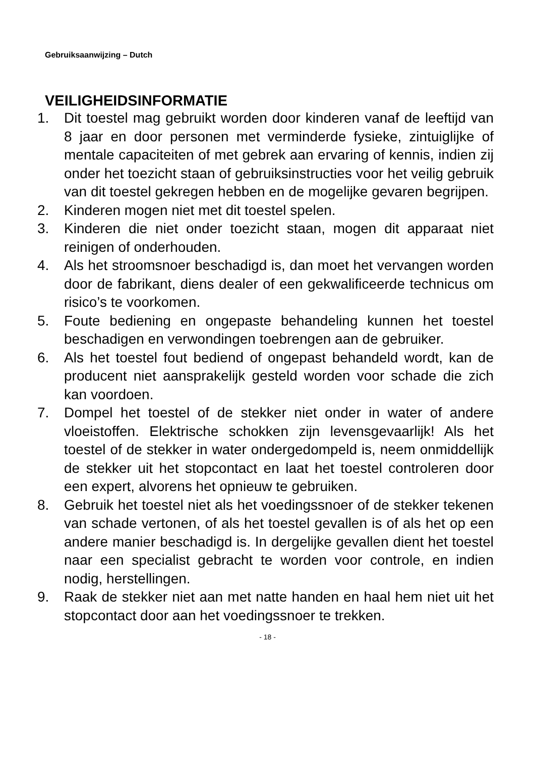Gebruiksaanwijzing – Dutch
VEILIGHEIDSINFORMATIE
1. Dit toestel mag gebruikt worden door kinderen vanaf de leeftijd van 8 jaar en door personen met verminderde fysieke, zintuiglijke of mentale capaciteiten of met gebrek aan ervaring of kennis, indien zij onder het toezicht staan of gebruiksinstructies voor het veilig gebruik van dit toestel gekregen hebben en de mogelijke gevaren begrijpen.
2. Kinderen mogen niet met dit toestel spelen.
3. Kinderen die niet onder toezicht staan, mogen dit apparaat niet reinigen of onderhouden.
4. Als het stroomsnoer beschadigd is, dan moet het vervangen worden door de fabrikant, diens dealer of een gekwalificeerde technicus om risico’s te voorkomen.
5. Foute bediening en ongepaste behandeling kunnen het toestel beschadigen en verwondingen toebrengen aan de gebruiker.
6. Als het toestel fout bediend of ongepast behandeld wordt, kan de producent niet aansprakelijk gesteld worden voor schade die zich kan voordoen.
7. Dompel het toestel of de stekker niet onder in water of andere vloeistoffen. Elektrische schokken zijn levensgevaarlijk! Als het toestel of de stekker in water ondergedompeld is, neem onmiddellijk de stekker uit het stopcontact en laat het toestel controleren door een expert, alvorens het opnieuw te gebruiken.
8. Gebruik het toestel niet als het voedingssnoer of de stekker tekenen van schade vertonen, of als het toestel gevallen is of als het op een andere manier beschadigd is. In dergelijke gevallen dient het toestel naar een specialist gebracht te worden voor controle, en indien nodig, herstellingen.
9. Raak de stekker niet aan met natte handen en haal hem niet uit het stopcontact door aan het voedingssnoer te trekken.
- 18 -